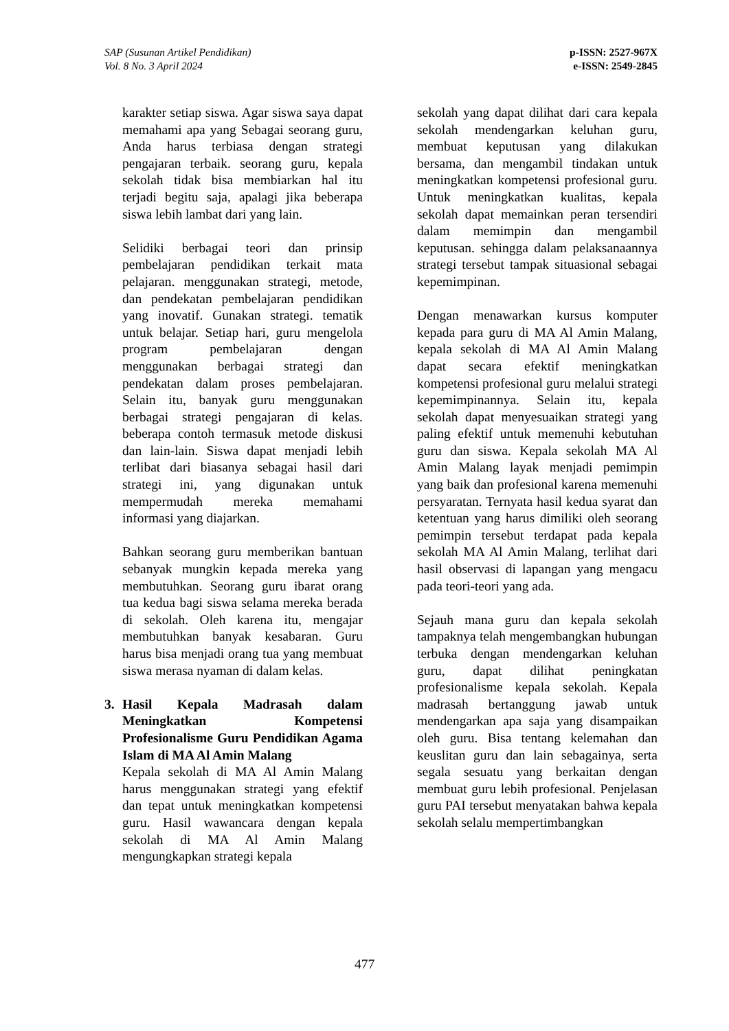SAP (Susunan Artikel Pendidikan)
Vol. 8 No. 3 April 2024
p-ISSN: 2527-967X
e-ISSN: 2549-2845
karakter setiap siswa. Agar siswa saya dapat memahami apa yang Sebagai seorang guru, Anda harus terbiasa dengan strategi pengajaran terbaik. seorang guru, kepala sekolah tidak bisa membiarkan hal itu terjadi begitu saja, apalagi jika beberapa siswa lebih lambat dari yang lain.
Selidiki berbagai teori dan prinsip pembelajaran pendidikan terkait mata pelajaran. menggunakan strategi, metode, dan pendekatan pembelajaran pendidikan yang inovatif. Gunakan strategi. tematik untuk belajar. Setiap hari, guru mengelola program pembelajaran dengan menggunakan berbagai strategi dan pendekatan dalam proses pembelajaran. Selain itu, banyak guru menggunakan berbagai strategi pengajaran di kelas. beberapa contoh termasuk metode diskusi dan lain-lain. Siswa dapat menjadi lebih terlibat dari biasanya sebagai hasil dari strategi ini, yang digunakan untuk mempermudah mereka memahami informasi yang diajarkan.
Bahkan seorang guru memberikan bantuan sebanyak mungkin kepada mereka yang membutuhkan. Seorang guru ibarat orang tua kedua bagi siswa selama mereka berada di sekolah. Oleh karena itu, mengajar membutuhkan banyak kesabaran. Guru harus bisa menjadi orang tua yang membuat siswa merasa nyaman di dalam kelas.
3. Hasil Kepala Madrasah dalam Meningkatkan Kompetensi Profesionalisme Guru Pendidikan Agama Islam di MA Al Amin Malang
Kepala sekolah di MA Al Amin Malang harus menggunakan strategi yang efektif dan tepat untuk meningkatkan kompetensi guru. Hasil wawancara dengan kepala sekolah di MA Al Amin Malang mengungkapkan strategi kepala
sekolah yang dapat dilihat dari cara kepala sekolah mendengarkan keluhan guru, membuat keputusan yang dilakukan bersama, dan mengambil tindakan untuk meningkatkan kompetensi profesional guru. Untuk meningkatkan kualitas, kepala sekolah dapat memainkan peran tersendiri dalam memimpin dan mengambil keputusan. sehingga dalam pelaksanaannya strategi tersebut tampak situasional sebagai kepemimpinan.
Dengan menawarkan kursus komputer kepada para guru di MA Al Amin Malang, kepala sekolah di MA Al Amin Malang dapat secara efektif meningkatkan kompetensi profesional guru melalui strategi kepemimpinannya. Selain itu, kepala sekolah dapat menyesuaikan strategi yang paling efektif untuk memenuhi kebutuhan guru dan siswa. Kepala sekolah MA Al Amin Malang layak menjadi pemimpin yang baik dan profesional karena memenuhi persyaratan. Ternyata hasil kedua syarat dan ketentuan yang harus dimiliki oleh seorang pemimpin tersebut terdapat pada kepala sekolah MA Al Amin Malang, terlihat dari hasil observasi di lapangan yang mengacu pada teori-teori yang ada.
Sejauh mana guru dan kepala sekolah tampaknya telah mengembangkan hubungan terbuka dengan mendengarkan keluhan guru, dapat dilihat peningkatan profesionalisme kepala sekolah. Kepala madrasah bertanggung jawab untuk mendengarkan apa saja yang disampaikan oleh guru. Bisa tentang kelemahan dan keuslitan guru dan lain sebagainya, serta segala sesuatu yang berkaitan dengan membuat guru lebih profesional. Penjelasan guru PAI tersebut menyatakan bahwa kepala sekolah selalu mempertimbangkan
477